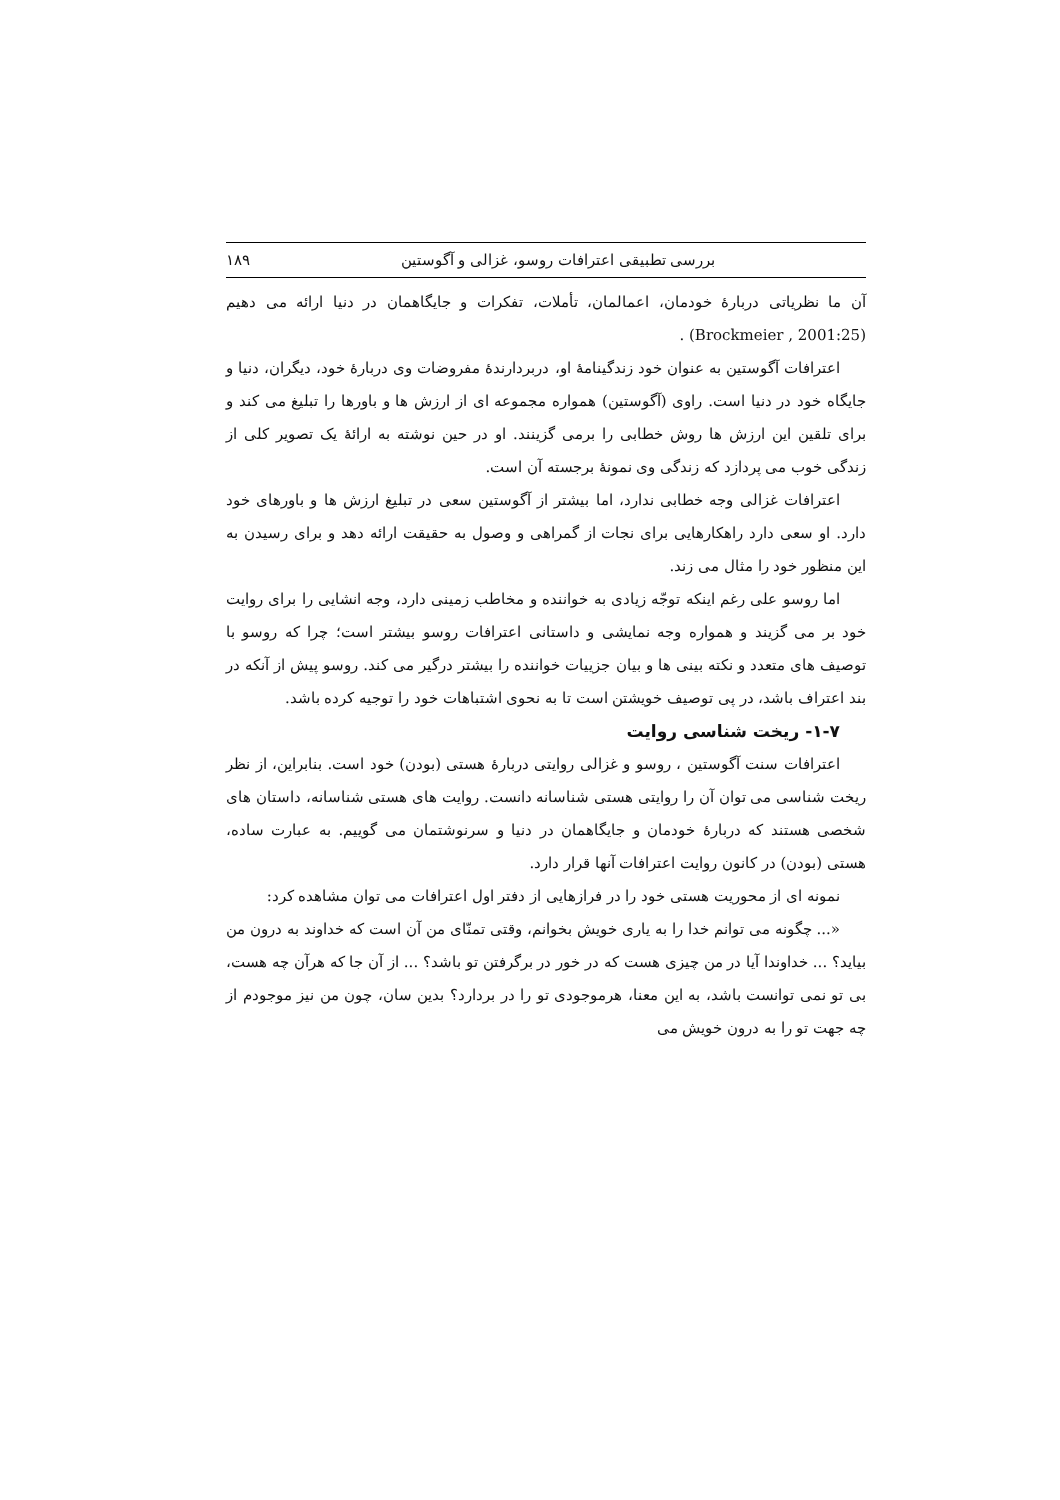بررسی تطبیقی اعترافات روسو، غزالی و آگوستین ۱۸۹
آن ما نظریاتی دربارۀ خودمان، اعمالمان، تأملات، تفکرات و جایگاهمان در دنیا ارائه می دهیم (Brockmeier , 2001:25) .
اعترافات آگوستین به عنوان خود زندگینامۀ او، دربردارندۀ مفروضات وی دربارۀ خود، دیگران، دنیا و جایگاه خود در دنیا است. راوی (آگوستین) همواره مجموعه ای از ارزش ها و باورها را تبلیغ می کند و برای تلقین این ارزش ها روش خطابی را برمی گزینند. او در حین نوشته به ارائۀ یک تصویر کلی از زندگی خوب می پردازد که زندگی وی نمونۀ برجسته آن است.
اعترافات غزالی وجه خطابی ندارد، اما بیشتر از آگوستین سعی در تبلیغ ارزش ها و باورهای خود دارد. او سعی دارد راهکارهایی برای نجات از گمراهی و وصول به حقیقت ارائه دهد و برای رسیدن به این منظور خود را مثال می زند.
اما روسو علی رغم اینکه توجّه زیادی به خواننده و مخاطب زمینی دارد، وجه انشایی را برای روایت خود بر می گزیند و همواره وجه نمایشی و داستانی اعترافات روسو بیشتر است؛ چرا که روسو با توصیف های متعدد و نکته بینی ها و بیان جزییات خواننده را بیشتر درگیر می کند. روسو پیش از آنکه در بند اعتراف باشد، در پی توصیف خویشتن است تا به نحوی اشتباهات خود را توجیه کرده باشد.
۱-۷- ریخت شناسی روایت
اعترافات سنت آگوستین ، روسو و غزالی روایتی دربارۀ هستی (بودن) خود است. بنابراین، از نظر ریخت شناسی می توان آن را روایتی هستی شناسانه دانست. روایت های هستی شناسانه، داستان های شخصی هستند که دربارۀ خودمان و جایگاهمان در دنیا و سرنوشتمان می گوییم. به عبارت ساده، هستی (بودن) در کانون روایت اعترافات آنها قرار دارد.
نمونه ای از محوریت هستی خود را در فرازهایی از دفتر اول اعترافات می توان مشاهده کرد:
«... چگونه می توانم خدا را به یاری خویش بخوانم، وقتی تمنّای من آن است که خداوند به درون من بیاید؟ ... خداوندا آیا در من چیزی هست که در خور در برگرفتن تو باشد؟ ... از آن جا که هرآن چه هست، بی تو نمی توانست باشد، به این معنا، هرموجودی تو را در بردارد؟ بدین سان، چون من نیز موجودم از چه جهت تو را به درون خویش می